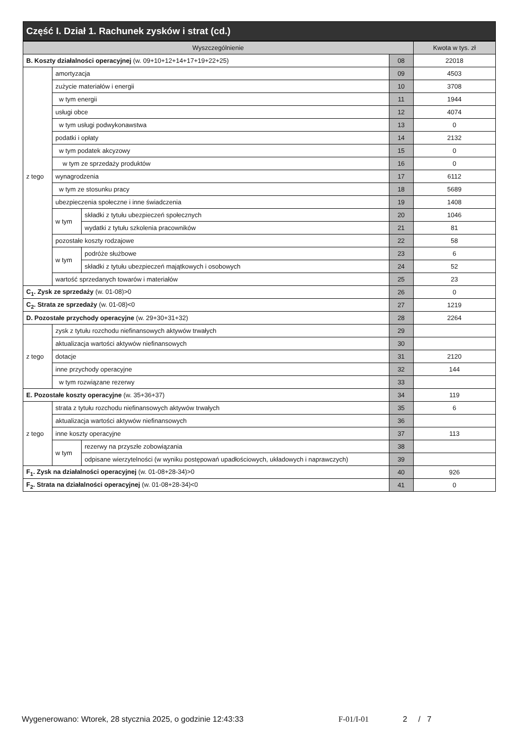Część I. Dział 1. Rachunek zysków i strat (cd.)
| Wyszczególnienie | | | | Kwota w tys. zł |
| --- | --- | --- | --- | --- |
| B. Koszty działalności operacyjnej (w. 09+10+12+14+17+19+22+25) | | | 08 | 22018 |
| z tego | amortyzacja | | 09 | 4503 |
| | zużycie materiałów i energii | | 10 | 3708 |
| | w tym energii | | 11 | 1944 |
| | usługi obce | | 12 | 4074 |
| | w tym usługi podwykonawstwa | | 13 | 0 |
| | podatki i opłaty | | 14 | 2132 |
| | w tym podatek akcyzowy | | 15 | 0 |
| | w tym ze sprzedaży produktów | | 16 | 0 |
| | wynagrodzenia | | 17 | 6112 |
| | w tym ze stosunku pracy | | 18 | 5689 |
| | ubezpieczenia społeczne i inne świadczenia | | 19 | 1408 |
| | w tym | składki z tytułu ubezpieczeń społecznych | 20 | 1046 |
| | | wydatki z tytułu szkolenia pracowników | 21 | 81 |
| | pozostałe koszty rodzajowe | | 22 | 58 |
| | w tym | podróże służbowe | 23 | 6 |
| | | składki z tytułu ubezpieczeń majątkowych i osobowych | 24 | 52 |
| | wartość sprzedanych towarów i materiałów | | 25 | 23 |
| C<sub>1</sub>. Zysk ze sprzedaży (w. 01-08)>0 | | | 26 | 0 |
| C<sub>2</sub>. Strata ze sprzedaży (w. 01-08)<0 | | | 27 | 1219 |
| D. Pozostałe przychody operacyjne (w. 29+30+31+32) | | | 28 | 2264 |
| z tego | zysk z tytułu rozchodu niefinansowych aktywów trwałych | | 29 | |
| | aktualizacja wartości aktywów niefinansowych | | 30 | |
| | dotacje | | 31 | 2120 |
| | inne przychody operacyjne | | 32 | 144 |
| | w tym rozwiązane rezerwy | | 33 | |
| E. Pozostałe koszty operacyjne (w. 35+36+37) | | | 34 | 119 |
| z tego | strata z tytułu rozchodu niefinansowych aktywów trwałych | | 35 | 6 |
| | aktualizacja wartości aktywów niefinansowych | | 36 | |
| | inne koszty operacyjne | | 37 | 113 |
| | w tym | rezerwy na przyszłe zobowiązania | 38 | |
| | | odpisane wierzytelności (w wyniku postępowań upadłościowych, układowych i naprawczych) | 39 | |
| F<sub>1</sub>. Zysk na działalności operacyjnej (w. 01-08+28-34)>0 | | | 40 | 926 |
| F<sub>2</sub>. Strata na działalności operacyjnej (w. 01-08+28-34)<0 | | | 41 | 0 |
Wygenerowano: Wtorek, 28 stycznia 2025, o godzinie 12:43:33 F-01/I-01 2 / 7